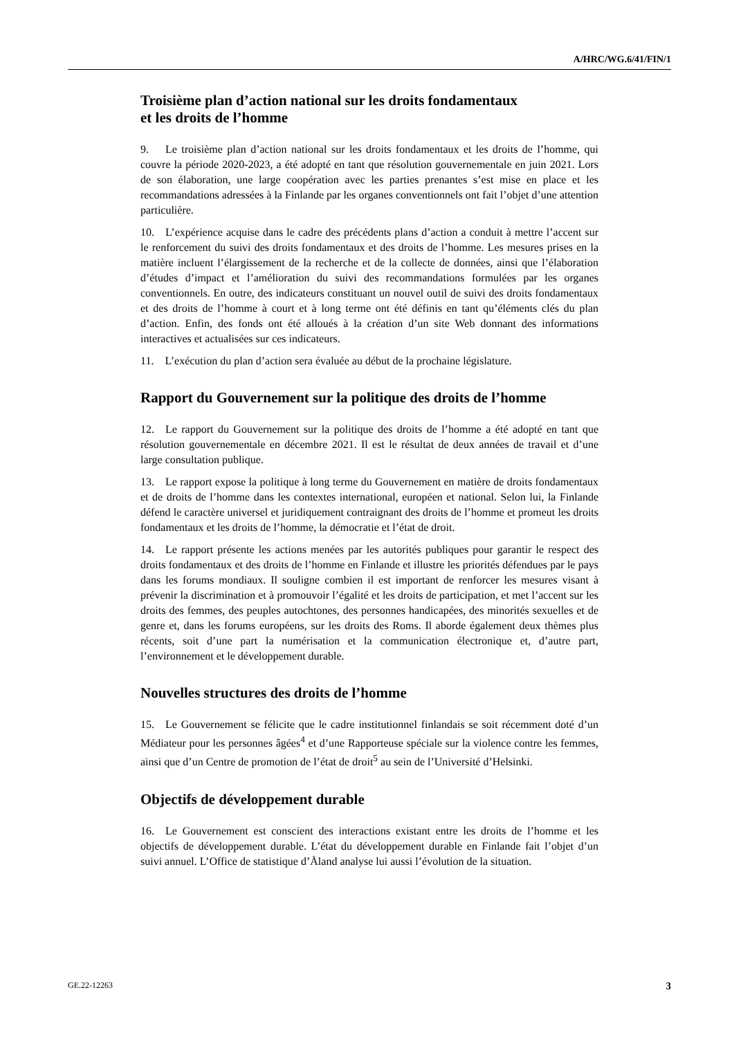A/HRC/WG.6/41/FIN/1
Troisième plan d’action national sur les droits fondamentaux
et les droits de l’homme
9.  Le troisième plan d’action national sur les droits fondamentaux et les droits de l’homme, qui couvre la période 2020-2023, a été adopté en tant que résolution gouvernementale en juin 2021. Lors de son élaboration, une large coopération avec les parties prenantes s’est mise en place et les recommandations adressées à la Finlande par les organes conventionnels ont fait l’objet d’une attention particulière.
10. L’expérience acquise dans le cadre des précédents plans d’action a conduit à mettre l’accent sur le renforcement du suivi des droits fondamentaux et des droits de l’homme. Les mesures prises en la matière incluent l’élargissement de la recherche et de la collecte de données, ainsi que l’élaboration d’études d’impact et l’amélioration du suivi des recommandations formulées par les organes conventionnels. En outre, des indicateurs constituant un nouvel outil de suivi des droits fondamentaux et des droits de l’homme à court et à long terme ont été définis en tant qu’éléments clés du plan d’action. Enfin, des fonds ont été alloués à la création d’un site Web donnant des informations interactives et actualisées sur ces indicateurs.
11. L’exécution du plan d’action sera évaluée au début de la prochaine législature.
Rapport du Gouvernement sur la politique des droits de l’homme
12. Le rapport du Gouvernement sur la politique des droits de l’homme a été adopté en tant que résolution gouvernementale en décembre 2021. Il est le résultat de deux années de travail et d’une large consultation publique.
13. Le rapport expose la politique à long terme du Gouvernement en matière de droits fondamentaux et de droits de l’homme dans les contextes international, européen et national. Selon lui, la Finlande défend le caractère universel et juridiquement contraignant des droits de l’homme et promeut les droits fondamentaux et les droits de l’homme, la démocratie et l’état de droit.
14. Le rapport présente les actions menées par les autorités publiques pour garantir le respect des droits fondamentaux et des droits de l’homme en Finlande et illustre les priorités défendues par le pays dans les forums mondiaux. Il souligne combien il est important de renforcer les mesures visant à prévenir la discrimination et à promouvoir l’égalité et les droits de participation, et met l’accent sur les droits des femmes, des peuples autochtones, des personnes handicapées, des minorités sexuelles et de genre et, dans les forums européens, sur les droits des Roms. Il aborde également deux thèmes plus récents, soit d’une part la numérisation et la communication électronique et, d’autre part, l’environnement et le développement durable.
Nouvelles structures des droits de l’homme
15. Le Gouvernement se félicite que le cadre institutionnel finlandais se soit récemment doté d’un Médiateur pour les personnes âgées<sup>4</sup> et d’une Rapporteuse spéciale sur la violence contre les femmes, ainsi que d’un Centre de promotion de l’état de droit<sup>5</sup> au sein de l’Université d’Helsinki.
Objectifs de développement durable
16. Le Gouvernement est conscient des interactions existant entre les droits de l’homme et les objectifs de développement durable. L’état du développement durable en Finlande fait l’objet d’un suivi annuel. L’Office de statistique d’Åland analyse lui aussi l’évolution de la situation.
GE.22-12263 3